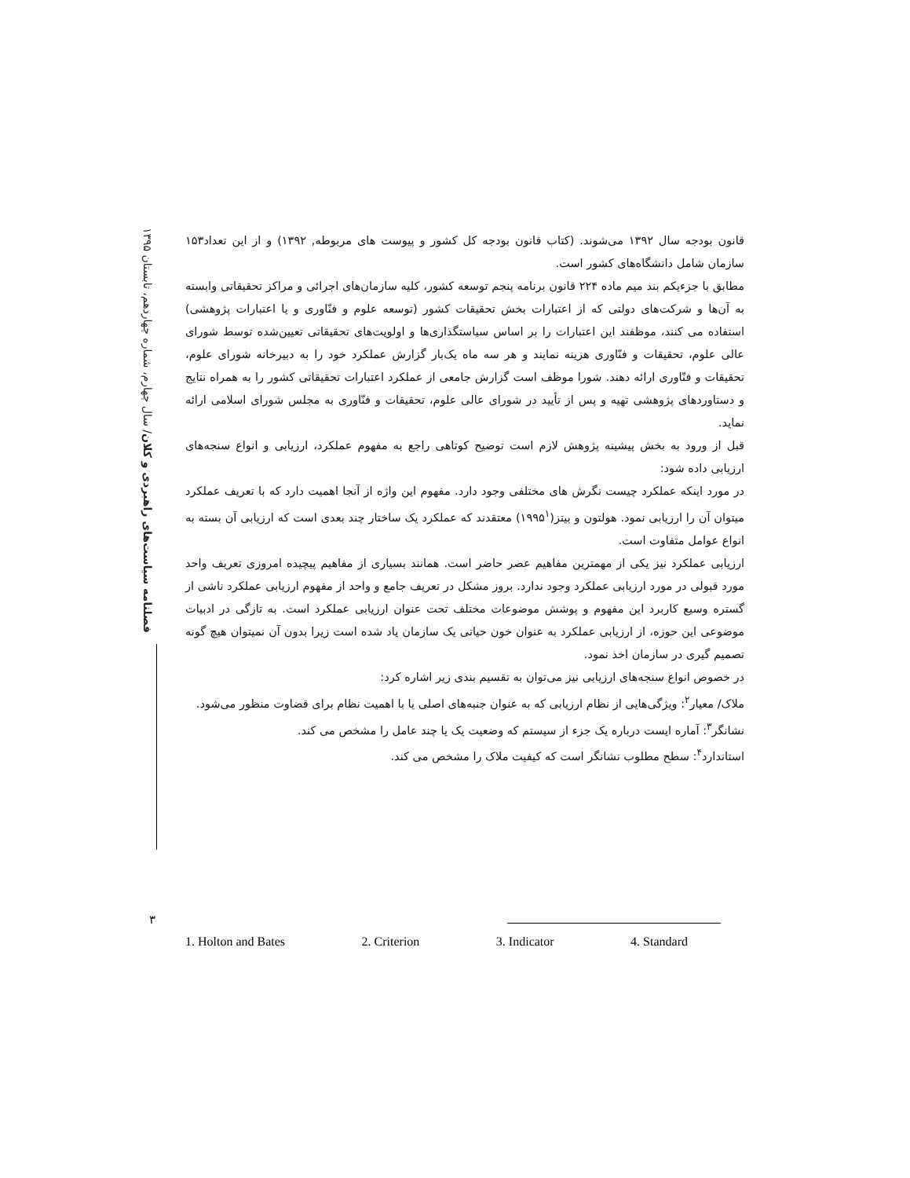فصلنامه سیاست‌های راهبردی و کلان/ سال چهارم، شماره چهاردهم، تابستان ۱۳۹۵
قانون بودجه سال ۱۳۹۲ می‌شوند. (کتاب قانون بودجه کل کشور و پیوست های مربوطه, ۱۳۹۲) و از این تعداد۱۵۳ سازمان شامل دانشگاه‌های کشور است.
مطابق با جزءیکم بند میم ماده ۲۲۴ قانون برنامه پنجم توسعه کشور، کلیه سازمان‌های اجرائی و مراکز تحقیقاتی وابسته به آن‌ها و شرکت‌های دولتی که از اعتبارات بخش تحقیقات کشور (توسعه علوم و فنّاوری و یا اعتبارات پژوهشی) استفاده می کنند، موظفند این اعتبارات را بر اساس سیاستگذاری‌ها و اولویت‌های تحقیقاتی تعیین‌شده توسط شورای عالی علوم، تحقیقات و فنّاوری هزینه نمایند و هر سه ماه یک‌بار گزارش عملکرد خود را به دبیرخانه شورای علوم، تحقیقات و فنّاوری ارائه دهند. شورا موظف است گزارش جامعی از عملکرد اعتبارات تحقیقاتی کشور را به همراه نتایج و دستاوردهای پژوهشی تهیه و پس از تأیید در شورای عالی علوم، تحقیقات و فنّاوری به مجلس شورای اسلامی ارائه نماید.
قبل از ورود به بخش پیشینه پژوهش لازم است توضیح کوتاهی راجع به مفهوم عملکرد، ارزیابی و انواع سنجه‌های ارزیابی داده شود:
در مورد اینکه عملکرد چیست نگرش های مختلفی وجود دارد. مفهوم این واژه از آنجا اهمیت دارد که با تعریف عملکرد میتوان آن را ارزیابی نمود. هولتون و بیتز(۱۹۹۵<sup>۱</sup>) معتقدند که عملکرد یک ساختار چند بعدی است که ارزیابی آن بسته به انواع عوامل متفاوت است.
ارزیابی عملکرد نیز یکی از مهمترین مفاهیم عصر حاضر است. همانند بسیاری از مفاهیم پیچیده امروزی تعریف واحد مورد قبولی در مورد ارزیابی عملکرد وجود ندارد. بروز مشکل در تعریف جامع و واحد از مفهوم ارزیابی عملکرد ناشی از گستره وسیع کاربرد این مفهوم و پوشش موضوعات مختلف تحت عنوان ارزیابی عملکرد است. به تازگی در ادبیات موضوعی این حوزه، از ارزیابی عملکرد به عنوان خون حیاتی یک سازمان یاد شده است زیرا بدون آن نمیتوان هیچ گونه تصمیم گیری در سازمان اخذ نمود.
در خصوص انواع سنجه‌های ارزیابی نیز می‌توان به تقسیم بندی زیر اشاره کرد:
ملاک/ معیار<sup>۲</sup>: ویژگی‌هایی از نظام ارزیابی که به عنوان جنبه‌های اصلی یا با اهمیت نظام برای قضاوت منظور می‌شود.
نشانگر<sup>۳</sup>: آماره ایست درباره یک جزء از سیستم که وضعیت یک یا چند عامل را مشخص می کند.
استاندارد<sup>۴</sup>: سطح مطلوب نشانگر است که کیفیت ملاک را مشخص می کند.
۳
1. Holton and Bates 2. Criterion 3. Indicator 4. Standard